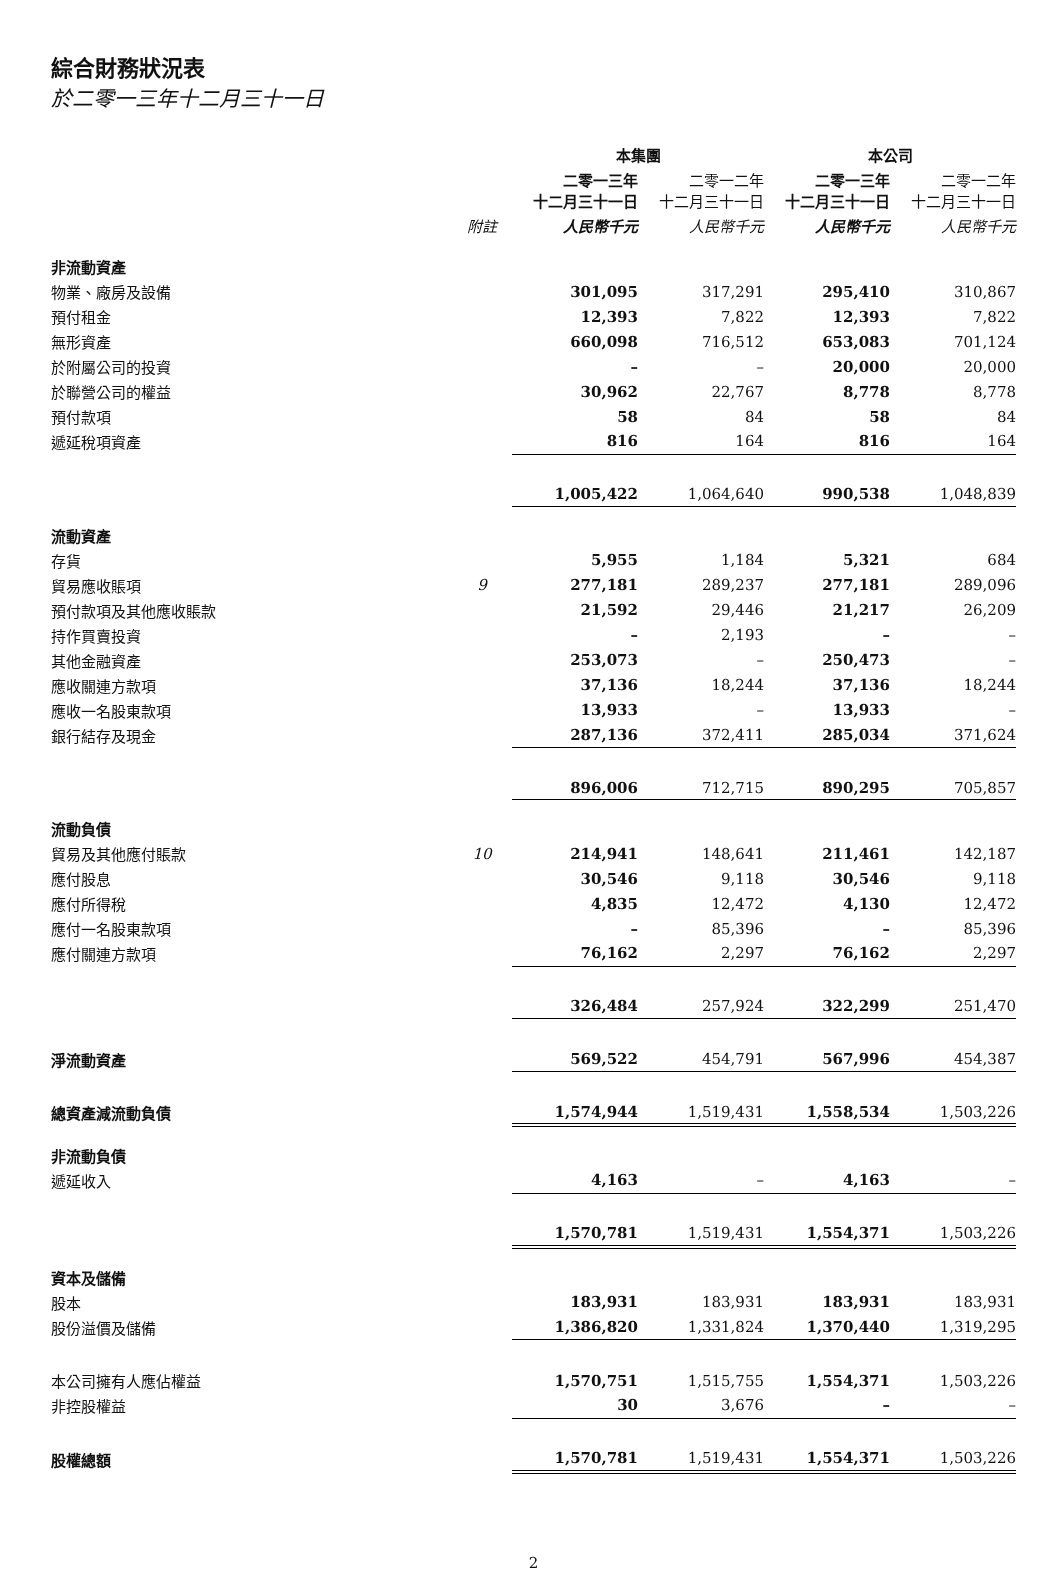綜合財務狀況表
於二零一三年十二月三十一日
| | | 本集團 | | 本公司 | |
| --- | --- | --- | --- | --- | --- |
| | | 二零一三年 十二月三十一日 | 二零一二年 十二月三十一日 | 二零一三年 十二月三十一日 | 二零一二年 十二月三十一日 |
| | 附註 | 人民幣千元 | 人民幣千元 | 人民幣千元 | 人民幣千元 |
| 非流動資產 | | | | | |
| 物業、廠房及設備 | | 301,095 | 317,291 | 295,410 | 310,867 |
| 預付租金 | | 12,393 | 7,822 | 12,393 | 7,822 |
| 無形資產 | | 660,098 | 716,512 | 653,083 | 701,124 |
| 於附屬公司的投資 | | – | – | 20,000 | 20,000 |
| 於聯營公司的權益 | | 30,962 | 22,767 | 8,778 | 8,778 |
| 預付款項 | | 58 | 84 | 58 | 84 |
| 遞延稅項資產 | | 816 | 164 | 816 | 164 |
| | | 1,005,422 | 1,064,640 | 990,538 | 1,048,839 |
| 流動資產 | | | | | |
| 存貨 | | 5,955 | 1,184 | 5,321 | 684 |
| 貿易應收賬項 | 9 | 277,181 | 289,237 | 277,181 | 289,096 |
| 預付款項及其他應收賬款 | | 21,592 | 29,446 | 21,217 | 26,209 |
| 持作買賣投資 | | – | 2,193 | – | – |
| 其他金融資產 | | 253,073 | – | 250,473 | – |
| 應收關連方款項 | | 37,136 | 18,244 | 37,136 | 18,244 |
| 應收一名股東款項 | | 13,933 | – | 13,933 | – |
| 銀行結存及現金 | | 287,136 | 372,411 | 285,034 | 371,624 |
| | | 896,006 | 712,715 | 890,295 | 705,857 |
| 流動負債 | | | | | |
| 貿易及其他應付賬款 | 10 | 214,941 | 148,641 | 211,461 | 142,187 |
| 應付股息 | | 30,546 | 9,118 | 30,546 | 9,118 |
| 應付所得稅 | | 4,835 | 12,472 | 4,130 | 12,472 |
| 應付一名股東款項 | | – | 85,396 | – | 85,396 |
| 應付關連方款項 | | 76,162 | 2,297 | 76,162 | 2,297 |
| | | 326,484 | 257,924 | 322,299 | 251,470 |
| 淨流動資產 | | 569,522 | 454,791 | 567,996 | 454,387 |
| 總資產減流動負債 | | 1,574,944 | 1,519,431 | 1,558,534 | 1,503,226 |
| 非流動負債 | | | | | |
| 遞延收入 | | 4,163 | – | 4,163 | – |
| | | 1,570,781 | 1,519,431 | 1,554,371 | 1,503,226 |
| 資本及儲備 | | | | | |
| 股本 | | 183,931 | 183,931 | 183,931 | 183,931 |
| 股份溢價及儲備 | | 1,386,820 | 1,331,824 | 1,370,440 | 1,319,295 |
| 本公司擁有人應佔權益 | | 1,570,751 | 1,515,755 | 1,554,371 | 1,503,226 |
| 非控股權益 | | 30 | 3,676 | – | – |
| 股權總額 | | 1,570,781 | 1,519,431 | 1,554,371 | 1,503,226 |
2